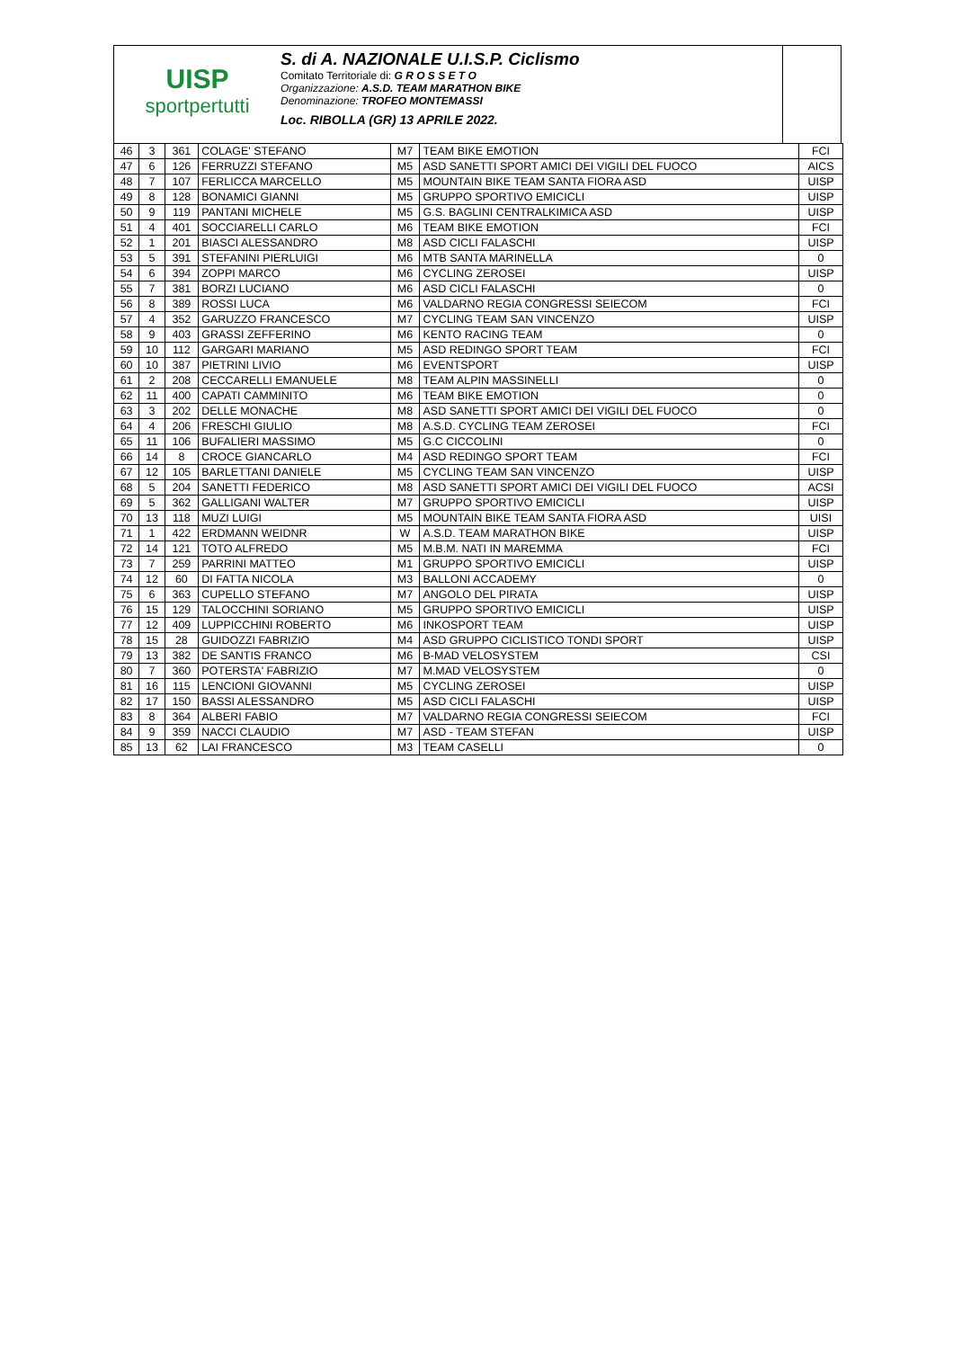UISP
sportpertutti
S. di A. NAZIONALE U.I.S.P. Ciclismo
Comitato Territoriale di: G R O S S E T O
Organizzazione: A.S.D. TEAM MARATHON BIKE
Denominazione: TROFEO MONTEMASSI
Loc. RIBOLLA (GR) 13 APRILE 2022.
| 46 | 3 | 361 | COLAGE' STEFANO | M7 | TEAM BIKE EMOTION | FCI |
| 47 | 6 | 126 | FERRUZZI STEFANO | M5 | ASD SANETTI SPORT AMICI DEI VIGILI DEL FUOCO | AICS |
| 48 | 7 | 107 | FERLICCA MARCELLO | M5 | MOUNTAIN BIKE TEAM SANTA FIORA ASD | UISP |
| 49 | 8 | 128 | BONAMICI GIANNI | M5 | GRUPPO SPORTIVO EMICICLI | UISP |
| 50 | 9 | 119 | PANTANI MICHELE | M5 | G.S. BAGLINI CENTRALKIMICA ASD | UISP |
| 51 | 4 | 401 | SOCCIARELLI CARLO | M6 | TEAM BIKE EMOTION | FCI |
| 52 | 1 | 201 | BIASCI ALESSANDRO | M8 | ASD CICLI FALASCHI | UISP |
| 53 | 5 | 391 | STEFANINI PIERLUIGI | M6 | MTB SANTA MARINELLA | 0 |
| 54 | 6 | 394 | ZOPPI MARCO | M6 | CYCLING ZEROSEI | UISP |
| 55 | 7 | 381 | BORZI LUCIANO | M6 | ASD CICLI FALASCHI | 0 |
| 56 | 8 | 389 | ROSSI LUCA | M6 | VALDARNO REGIA CONGRESSI SEIECOM | FCI |
| 57 | 4 | 352 | GARUZZO FRANCESCO | M7 | CYCLING TEAM SAN VINCENZO | UISP |
| 58 | 9 | 403 | GRASSI ZEFFERINO | M6 | KENTO RACING TEAM | 0 |
| 59 | 10 | 112 | GARGARI MARIANO | M5 | ASD REDINGO SPORT TEAM | FCI |
| 60 | 10 | 387 | PIETRINI LIVIO | M6 | EVENTSPORT | UISP |
| 61 | 2 | 208 | CECCARELLI EMANUELE | M8 | TEAM ALPIN MASSINELLI | 0 |
| 62 | 11 | 400 | CAPATI CAMMINITO | M6 | TEAM BIKE EMOTION | 0 |
| 63 | 3 | 202 | DELLE MONACHE | M8 | ASD SANETTI SPORT AMICI DEI VIGILI DEL FUOCO | 0 |
| 64 | 4 | 206 | FRESCHI GIULIO | M8 | A.S.D. CYCLING TEAM ZEROSEI | FCI |
| 65 | 11 | 106 | BUFALIERI MASSIMO | M5 | G.C CICCOLINI | 0 |
| 66 | 14 | 8 | CROCE GIANCARLO | M4 | ASD REDINGO SPORT TEAM | FCI |
| 67 | 12 | 105 | BARLETTANI DANIELE | M5 | CYCLING TEAM SAN VINCENZO | UISP |
| 68 | 5 | 204 | SANETTI FEDERICO | M8 | ASD SANETTI SPORT AMICI DEI VIGILI DEL FUOCO | ACSI |
| 69 | 5 | 362 | GALLIGANI WALTER | M7 | GRUPPO SPORTIVO EMICICLI | UISP |
| 70 | 13 | 118 | MUZI LUIGI | M5 | MOUNTAIN BIKE TEAM SANTA FIORA ASD | UISI |
| 71 | 1 | 422 | ERDMANN WEIDNR | W | A.S.D. TEAM MARATHON BIKE | UISP |
| 72 | 14 | 121 | TOTO ALFREDO | M5 | M.B.M. NATI IN MAREMMA | FCI |
| 73 | 7 | 259 | PARRINI MATTEO | M1 | GRUPPO SPORTIVO EMICICLI | UISP |
| 74 | 12 | 60 | DI FATTA NICOLA | M3 | BALLONI ACCADEMY | 0 |
| 75 | 6 | 363 | CUPELLO STEFANO | M7 | ANGOLO DEL PIRATA | UISP |
| 76 | 15 | 129 | TALOCCHINI SORIANO | M5 | GRUPPO SPORTIVO EMICICLI | UISP |
| 77 | 12 | 409 | LUPPICCHINI ROBERTO | M6 | INKOSPORT TEAM | UISP |
| 78 | 15 | 28 | GUIDOZZI FABRIZIO | M4 | ASD GRUPPO CICLISTICO TONDI SPORT | UISP |
| 79 | 13 | 382 | DE SANTIS FRANCO | M6 | B-MAD VELOSYSTEM | CSI |
| 80 | 7 | 360 | POTERSTA' FABRIZIO | M7 | M.MAD VELOSYSTEM | 0 |
| 81 | 16 | 115 | LENCIONI GIOVANNI | M5 | CYCLING ZEROSEI | UISP |
| 82 | 17 | 150 | BASSI ALESSANDRO | M5 | ASD CICLI FALASCHI | UISP |
| 83 | 8 | 364 | ALBERI FABIO | M7 | VALDARNO REGIA CONGRESSI SEIECOM | FCI |
| 84 | 9 | 359 | NACCI CLAUDIO | M7 | ASD - TEAM STEFAN | UISP |
| 85 | 13 | 62 | LAI FRANCESCO | M3 | TEAM CASELLI | 0 |